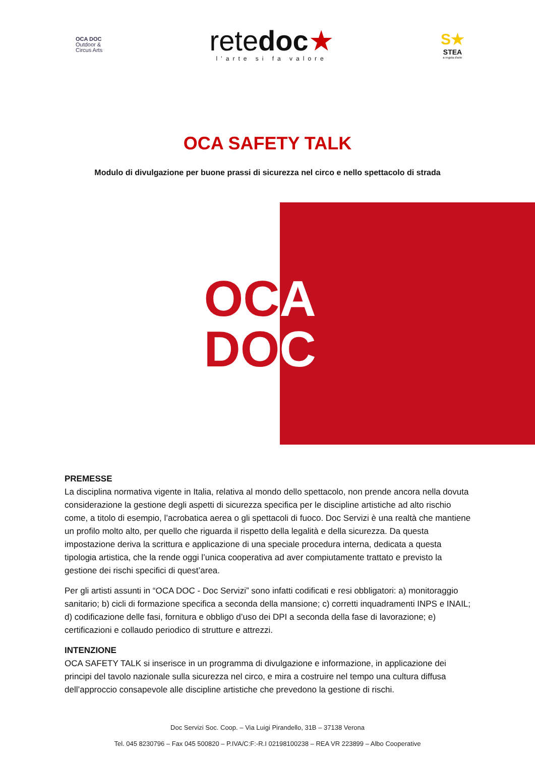OCA DOC
Outdoor &
Circus Arts
retedoc★
l’arte si fa valore
S★
STEA
a regola d’arte
OCA SAFETY TALK
Modulo di divulgazione per buone prassi di sicurezza nel circo e nello spettacolo di strada
OC
DO
A
C
PREMESSE
La disciplina normativa vigente in Italia, relativa al mondo dello spettacolo, non prende ancora nella dovuta considerazione la gestione degli aspetti di sicurezza specifica per le discipline artistiche ad alto rischio come, a titolo di esempio, l’acrobatica aerea o gli spettacoli di fuoco. Doc Servizi è una realtà che mantiene un profilo molto alto, per quello che riguarda il rispetto della legalità e della sicurezza. Da questa impostazione deriva la scrittura e applicazione di una speciale procedura interna, dedicata a questa tipologia artistica, che la rende oggi l’unica cooperativa ad aver compiutamente trattato e previsto la gestione dei rischi specifici di quest’area.
Per gli artisti assunti in “OCA DOC - Doc Servizi” sono infatti codificati e resi obbligatori: a) monitoraggio sanitario; b) cicli di formazione specifica a seconda della mansione; c) corretti inquadramenti INPS e INAIL; d) codificazione delle fasi, fornitura e obbligo d’uso dei DPI a seconda della fase di lavorazione; e) certificazioni e collaudo periodico di strutture e attrezzi.
INTENZIONE
OCA SAFETY TALK si inserisce in un programma di divulgazione e informazione, in applicazione dei principi del tavolo nazionale sulla sicurezza nel circo, e mira a costruire nel tempo una cultura diffusa dell’approccio consapevole alle discipline artistiche che prevedono la gestione di rischi.
Doc Servizi Soc. Coop. – Via Luigi Pirandello, 31B – 37138 Verona
Tel. 045 8230796 – Fax 045 500820 – P.IVA/C:F:-R.I 02198100238 – REA VR 223899 – Albo Cooperative